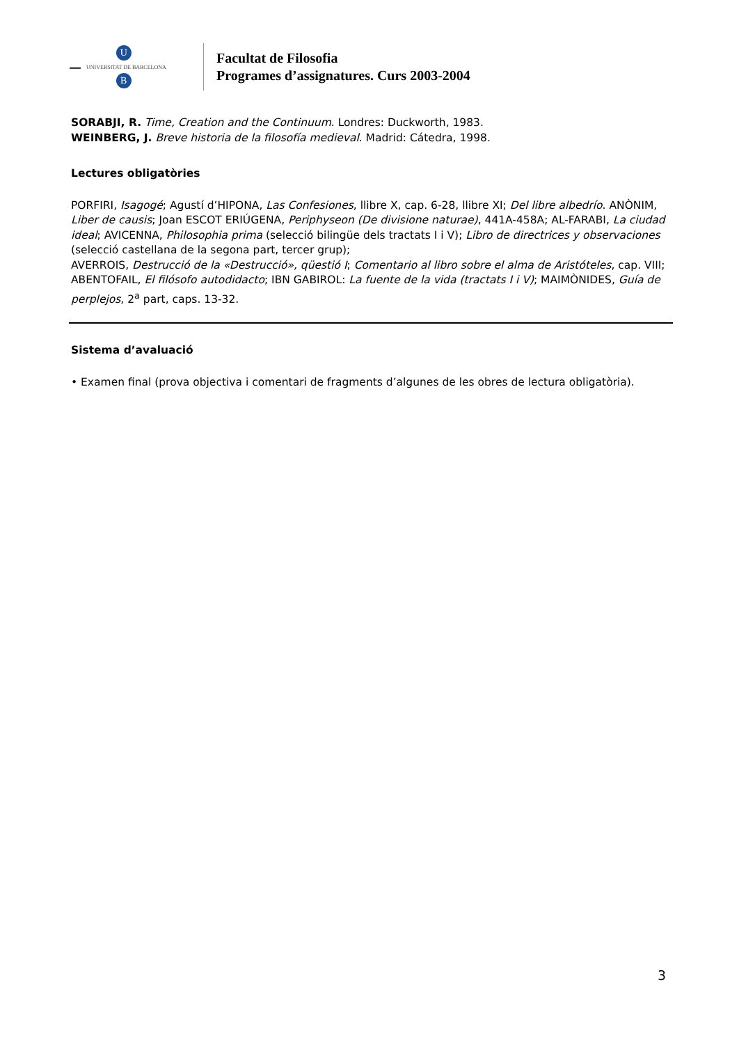▬▬ UNIVERSITAT DE BARCELONA U
B
Facultat de Filosofia
Programes d’assignatures. Curs 2003-2004
SORABJI, R. Time, Creation and the Continuum. Londres: Duckworth, 1983.
WEINBERG, J. Breve historia de la filosofía medieval. Madrid: Cátedra, 1998.
Lectures obligatòries
PORFIRI, Isagogé; Agustí d’HIPONA, Las Confesiones, llibre X, cap. 6-28, llibre XI; Del libre albedrío. ANÒNIM, Liber de causis; Joan ESCOT ERIÚGENA, Periphyseon (De divisione naturae), 441A-458A; AL-FARABI, La ciudad ideal; AVICENNA, Philosophia prima (selecció bilingüe dels tractats I i V); Libro de directrices y observaciones (selecció castellana de la segona part, tercer grup);
AVERROIS, Destrucció de la «Destrucció», qüestió I; Comentario al libro sobre el alma de Aristóteles, cap. VIII; ABENTOFAIL, El filósofo autodidacto; IBN GABIROL: La fuente de la vida (tractats I i V); MAIMÒNIDES, Guía de perplejos, 2<sup>a</sup> part, caps. 13-32.
Sistema d’avaluació
• Examen final (prova objectiva i comentari de fragments d’algunes de les obres de lectura obligatòria).
3